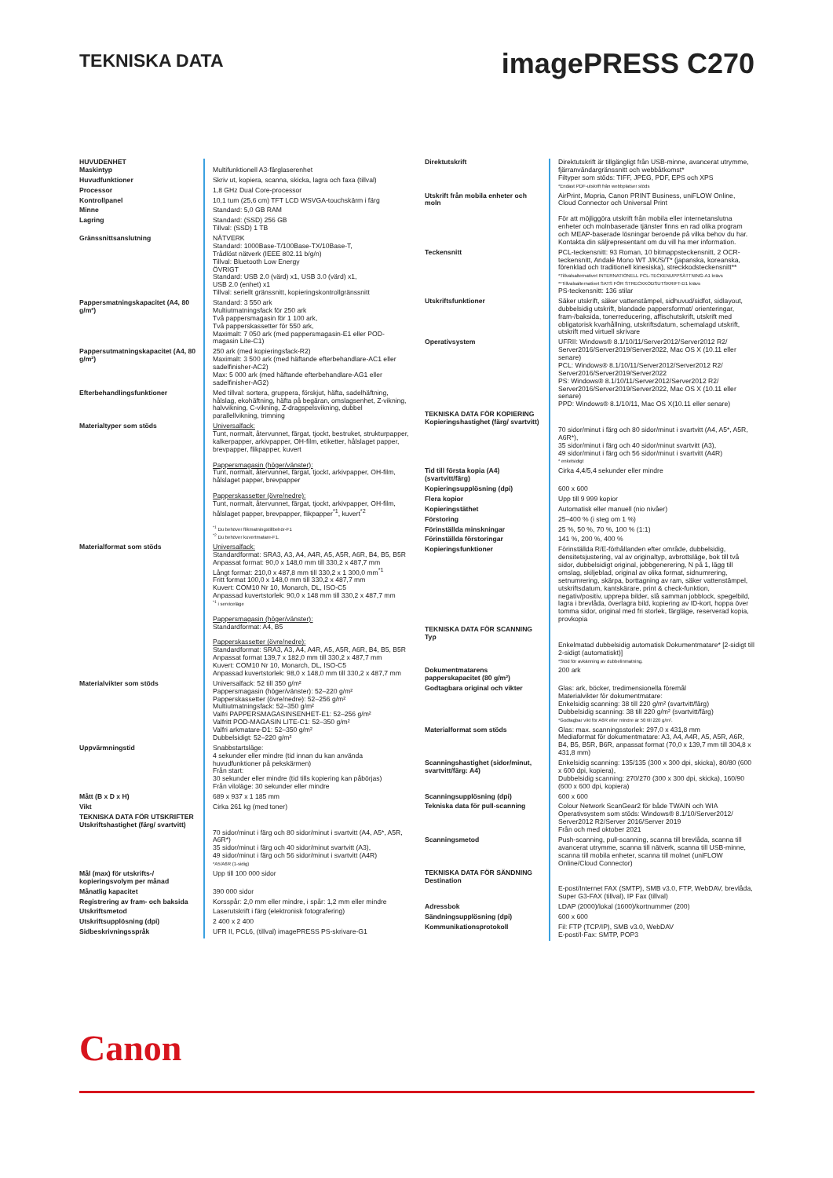TEKNISKA DATA
imagePRESS C270
| HUVUDENHET Maskintyp | Multifunktionell A3-färglaserenhet |
| Huvudfunktioner | Skriv ut, kopiera, scanna, skicka, lagra och faxa (tillval) |
| Processor | 1,8 GHz Dual Core-processor |
| Kontrollpanel | 10,1 tum (25,6 cm) TFT LCD WSVGA-touchskärm i färg |
| Minne | Standard: 5,0 GB RAM |
| Lagring | Standard: (SSD) 256 GB Tillval: (SSD) 1 TB |
| Gränssnittsanslutning | NÄTVERK Standard: 1000Base-T/100Base-TX/10Base-T, Trådlöst nätverk (IEEE 802.11 b/g/n) Tillval: Bluetooth Low Energy ÖVRIGT Standard: USB 2.0 (värd) x1, USB 3.0 (värd) x1, USB 2.0 (enhet) x1 Tillval: seriellt gränssnitt, kopieringskontrollgränssnitt |
| Pappersmatningskapacitet (A4, 80 g/m²) | Standard: 3 550 ark Multiutmatningsfack för 250 ark Två pappersmagasin för 1 100 ark, Två papperskassetter för 550 ark, Maximalt: 7 050 ark (med pappersmagasin-E1 eller POD-magasin Lite-C1) |
| Pappersutmatningskapacitet (A4, 80 g/m²) | 250 ark (med kopieringsfack-R2) Maximalt: 3 500 ark (med häftande efterbehandlare-AC1 eller sadelfinisher-AC2) Max: 5 000 ark (med häftande efterbehandlare-AG1 eller sadelfinisher-AG2) |
| Efterbehandlingsfunktioner | Med tillval: sortera, gruppera, förskjut, häfta, sadelhäftning, hålslag, ekohäftning, häfta på begäran, omslagsenhet, Z-vikning, halvvikning, C-vikning, Z-dragspelsvikning, dubbel parallellvikning, trimning |
| Materialtyper som stöds | Universalfack: Tunt, normalt, återvunnet, färgat, tjockt, bestruket, strukturpapper, kalkerpapper, arkivpapper, OH-film, etiketter, hålslaget papper, brevpapper, flikpapper, kuvert Pappersmagasin (höger/vänster): Tunt, normalt, återvunnet, färgat, tjockt, arkivpapper, OH-film, hålslaget papper, brevpapper Papperskassetter (övre/nedre): Tunt, normalt, återvunnet, färgat, tjockt, arkivpapper, OH-film, hålslaget papper, brevpapper, flikpapper<sup>*1</sup>, kuvert<sup>*2</sup> <sup>*1</sup> Du behöver flikmatningstillbehör-F1 <sup>*2</sup> Du behöver kuvertmatare-F1. |
| Materialformat som stöds | Universalfack: Standardformat: SRA3, A3, A4, A4R, A5, A5R, A6R, B4, B5, B5R Anpassat format: 90,0 x 148,0 mm till 330,2 x 487,7 mm Långt format: 210,0 x 487,8 mm till 330,2 x 1 300,0 mm<sup>*1</sup> Fritt format 100,0 x 148,0 mm till 330,2 x 487,7 mm Kuvert: COM10 Nr 10, Monarch, DL, ISO-C5 Anpassad kuvertstorlek: 90,0 x 148 mm till 330,2 x 487,7 mm <sup>*1</sup> i serviceläge Pappersmagasin (höger/vänster): Standardformat: A4, B5 Papperskassetter (övre/nedre): Standardformat: SRA3, A3, A4, A4R, A5, A5R, A6R, B4, B5, B5R Anpassat format 139,7 x 182,0 mm till 330,2 x 487,7 mm Kuvert: COM10 Nr 10, Monarch, DL, ISO-C5 Anpassad kuvertstorlek: 98,0 x 148,0 mm till 330,2 x 487,7 mm |
| Materialvikter som stöds | Universalfack: 52 till 350 g/m² Pappersmagasin (höger/vänster): 52–220 g/m² Papperskassetter (övre/nedre): 52–256 g/m² Multiutmatningsfack: 52–350 g/m² Valfri PAPPERSMAGASINSENHET-E1: 52–256 g/m² Valfritt POD-MAGASIN LITE-C1: 52–350 g/m² Valfri arkmatare-D1: 52–350 g/m² Dubbelsidigt: 52–220 g/m² |
| Uppvärmningstid | Snabbstartsläge: 4 sekunder eller mindre (tid innan du kan använda huvudfunktioner på pekskärmen) Från start: 30 sekunder eller mindre (tid tills kopiering kan påbörjas) Från viloläge: 30 sekunder eller mindre |
| Mått (B x D x H) | 689 x 937 x 1 185 mm |
| Vikt | Cirka 261 kg (med toner) |
| TEKNISKA DATA FÖR UTSKRIFTER Utskriftshastighet (färg/ svartvitt) | 70 sidor/minut i färg och 80 sidor/minut i svartvitt (A4, A5*, A5R, A6R*) 35 sidor/minut i färg och 40 sidor/minut svartvitt (A3), 49 sidor/minut i färg och 56 sidor/minut i svartvitt (A4R) *A5/A6R (1-sidig) |
| Mål (max) för utskrifts-/ kopieringsvolym per månad | Upp till 100 000 sidor |
| Månatlig kapacitet | 390 000 sidor |
| Registrering av fram- och baksida | Korsspår: 2,0 mm eller mindre, i spår: 1,2 mm eller mindre |
| Utskriftsmetod | Laserutskrift i färg (elektronisk fotografering) |
| Utskriftsupplösning (dpi) | 2 400 x 2 400 |
| Sidbeskrivningsspråk | UFR II, PCL6, (tillval) imagePRESS PS-skrivare-G1 |
| Direktutskrift | Direktutskrift är tillgängligt från USB-minne, avancerat utrymme, fjärranvändargränssnitt och webbåtkomst* Filtyper som stöds: TIFF, JPEG, PDF, EPS och XPS *Endast PDF-utskrift från webbplatser stöds |
| Utskrift från mobila enheter och moln | AirPrint, Mopria, Canon PRINT Business, uniFLOW Online, Cloud Connector och Universal Print För att möjliggöra utskrift från mobila eller internetanslutna enheter och molnbaserade tjänster finns en rad olika program och MEAP-baserade lösningar beroende på vilka behov du har. Kontakta din säljrepresentant om du vill ha mer information. |
| Teckensnitt | PCL-teckensnitt: 93 Roman, 10 bitmappsteckensnitt, 2 OCR-teckensnitt, Andalé Mono WT J/K/S/T* (japanska, koreanska, förenklad och traditionell kinesiska), streckkodsteckensnitt** *Tillvalsalternativet INTERNATIONELL PCL-TECKENUPPSÄTTNING-A1 krävs **Tillvalsalternativet SATS FÖR STRECKKODSUTSKRIFT-D1 krävs PS-teckensnitt: 136 stilar |
| Utskriftsfunktioner | Säker utskrift, säker vattenstämpel, sidhuvud/sidfot, sidlayout, dubbelsidig utskrift, blandade pappersformat/ orienteringar, fram-/baksida, tonerreducering, affischutskrift, utskrift med obligatorisk kvarhållning, utskriftsdatum, schemalagd utskrift, utskrift med virtuell skrivare |
| Operativsystem | UFRII: Windows® 8.1/10/11/Server2012/Server2012 R2/ Server2016/Server2019/Server2022, Mac OS X (10.11 eller senare) PCL: Windows® 8.1/10/11/Server2012/Server2012 R2/ Server2016/Server2019/Server2022 PS: Windows® 8.1/10/11/Server2012/Server2012 R2/ Server2016/Server2019/Server2022, Mac OS X (10.11 eller senare) PPD: Windows® 8.1/10/11, Mac OS X(10.11 eller senare) |
| TEKNISKA DATA FÖR KOPIERING Kopieringshastighet (färg/ svartvitt) | 70 sidor/minut i färg och 80 sidor/minut i svartvitt (A4, A5*, A5R, A6R*), 35 sidor/minut i färg och 40 sidor/minut svartvitt (A3), 49 sidor/minut i färg och 56 sidor/minut i svartvitt (A4R) * enkelsidigt |
| Tid till första kopia (A4) (svartvitt/färg) | Cirka 4,4/5,4 sekunder eller mindre |
| Kopieringsupplösning (dpi) | 600 x 600 |
| Flera kopior | Upp till 9 999 kopior |
| Kopieringstäthet | Automatisk eller manuell (nio nivåer) |
| Förstoring | 25–400 % (i steg om 1 %) |
| Förinställda minskningar | 25 %, 50 %, 70 %, 100 % (1:1) |
| Förinställda förstoringar | 141 %, 200 %, 400 % |
| Kopieringsfunktioner | Förinställda R/E-förhållanden efter område, dubbelsidig, densitetsjustering, val av originaltyp, avbrottsläge, bok till två sidor, dubbelsidigt original, jobbgenerering, N på 1, lägg till omslag, skiljeblad, original av olika format, sidnumrering, setnumrering, skärpa, borttagning av ram, säker vattenstämpel, utskriftsdatum, kantskärare, print & check-funktion, negativ/positiv, upprepa bilder, slå samman jobblock, spegelbild, lagra i brevlåda, överlagra bild, kopiering av ID-kort, hoppa över tomma sidor, original med fri storlek, färgläge, reserverad kopia, provkopia |
| TEKNISKA DATA FÖR SCANNING Typ | Enkelmatad dubbelsidig automatisk Dokumentmatare* [2-sidigt till 2-sidigt (automatiskt)] *Stöd för avkänning av dubbelinmatning. |
| Dokumentmatarens papperskapacitet (80 g/m²) | 200 ark |
| Godtagbara original och vikter | Glas: ark, böcker, tredimensionella föremål Materialvikter för dokumentmatare: Enkelsidig scanning: 38 till 220 g/m² (svartvitt/färg) Dubbelsidig scanning: 38 till 220 g/m² (svartvitt/färg) *Godtagbar vikt för A6R eller mindre är 50 till 220 g/m². |
| Materialformat som stöds | Glas: max. scanningsstorlek: 297,0 x 431,8 mm Mediaformat för dokumentmatare: A3, A4, A4R, A5, A5R, A6R, B4, B5, B5R, B6R, anpassat format (70,0 x 139,7 mm till 304,8 x 431,8 mm) |
| Scanningshastighet (sidor/minut, svartvitt/färg: A4) | Enkelsidig scanning: 135/135 (300 x 300 dpi, skicka), 80/80 (600 x 600 dpi, kopiera), Dubbelsidig scanning: 270/270 (300 x 300 dpi, skicka), 160/90 (600 x 600 dpi, kopiera) |
| Scanningsupplösning (dpi) | 600 x 600 |
| Tekniska data för pull-scanning | Colour Network ScanGear2 för både TWAIN och WIA Operativsystem som stöds: Windows® 8.1/10/Server2012/ Server2012 R2/Server 2016/Server 2019 Från och med oktober 2021 |
| Scanningsmetod | Push-scanning, pull-scanning, scanna till brevlåda, scanna till avancerat utrymme, scanna till nätverk, scanna till USB-minne, scanna till mobila enheter, scanna till molnet (uniFLOW Online/Cloud Connector) |
| TEKNISKA DATA FÖR SÄNDNING Destination | E-post/Internet FAX (SMTP), SMB v3.0, FTP, WebDAV, brevlåda, Super G3-FAX (tillval), IP Fax (tillval) |
| Adressbok | LDAP (2000)/lokal (1600)/kortnummer (200) |
| Sändningsupplösning (dpi) | 600 x 600 |
| Kommunikationsprotokoll | Fil: FTP (TCP/IP), SMB v3.0, WebDAV E-post/I-Fax: SMTP, POP3 |
Canon